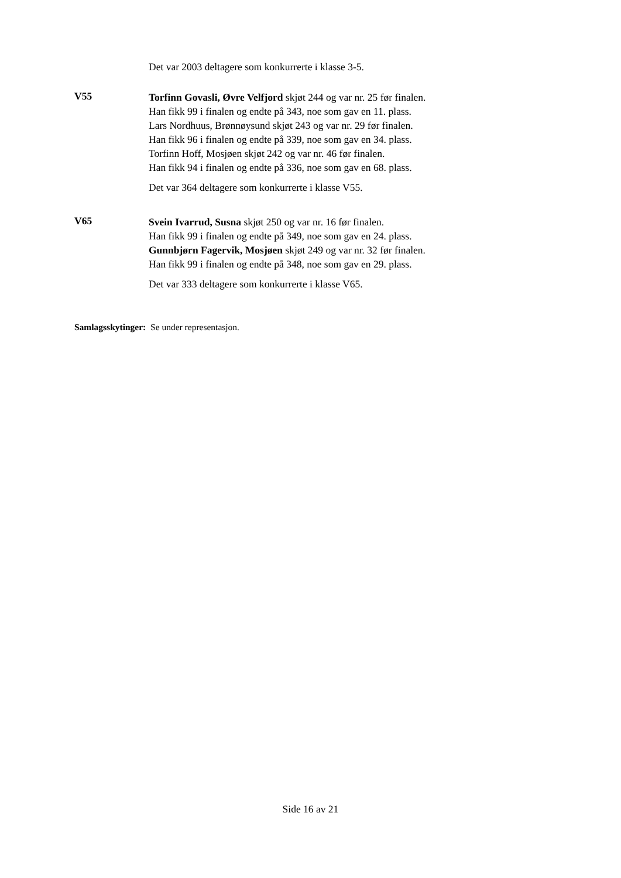Det var 2003 deltagere som konkurrerte i klasse 3-5.
V55
Torfinn Govasli, Øvre Velfjord skjøt 244 og var nr. 25 før finalen.
Han fikk 99 i finalen og endte på 343, noe som gav en 11. plass.
Lars Nordhuus, Brønnøysund skjøt 243 og var nr. 29 før finalen.
Han fikk 96 i finalen og endte på 339, noe som gav en 34. plass.
Torfinn Hoff, Mosjøen skjøt 242 og var nr. 46 før finalen.
Han fikk 94 i finalen og endte på 336, noe som gav en 68. plass.
Det var 364 deltagere som konkurrerte i klasse V55.
V65
Svein Ivarrud, Susna skjøt 250 og var nr. 16 før finalen.
Han fikk 99 i finalen og endte på 349, noe som gav en 24. plass.
Gunnbjørn Fagervik, Mosjøen skjøt 249 og var nr. 32 før finalen.
Han fikk 99 i finalen og endte på 348, noe som gav en 29. plass.
Det var 333 deltagere som konkurrerte i klasse V65.
Samlagsskytinger: Se under representasjon.
Side 16 av 21